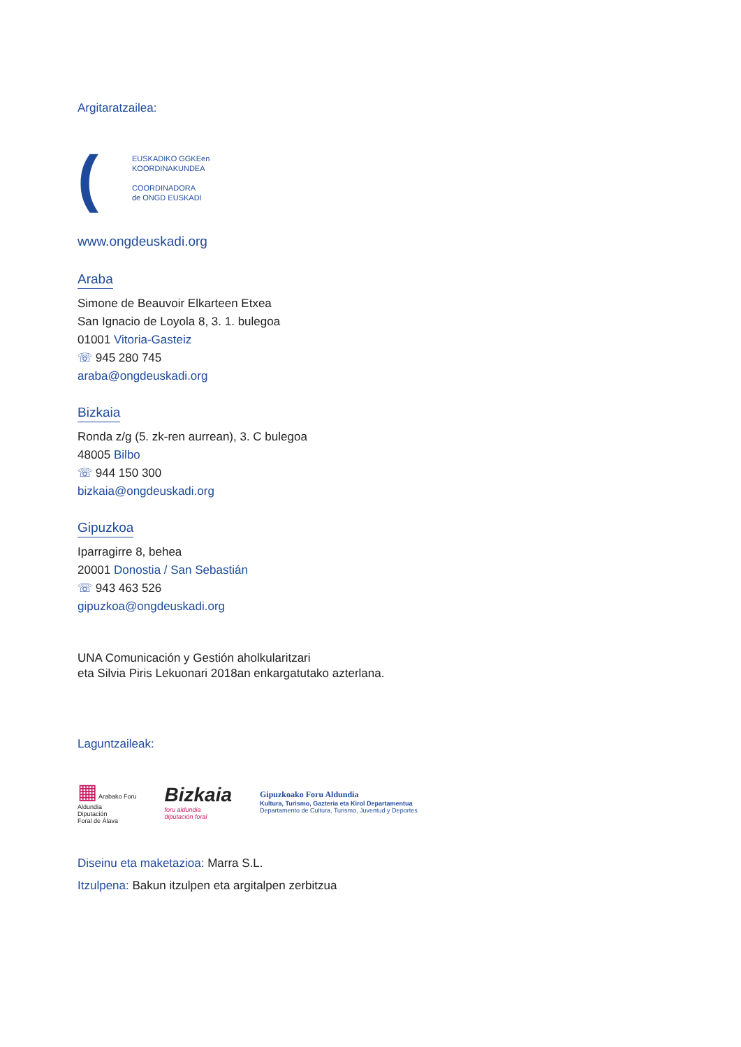Argitaratzailea:
(
EUSKADIKO GGKEen
KOORDINAKUNDEA
COORDINADORA
de ONGD EUSKADI
www.ongdeuskadi.org
Araba
Simone de Beauvoir Elkarteen Etxea
San Ignacio de Loyola 8, 3. 1. bulegoa
01001 Vitoria-Gasteiz
☏ 945 280 745
araba@ongdeuskadi.org
Bizkaia
Ronda z/g (5. zk-ren aurrean), 3. C bulegoa
48005 Bilbo
☏ 944 150 300
bizkaia@ongdeuskadi.org
Gipuzkoa
Iparragirre 8, behea
20001 Donostia / San Sebastián
☏ 943 463 526
gipuzkoa@ongdeuskadi.org
UNA Comunicación y Gestión aholkularitzari
eta Silvia Piris Lekuonari 2018an enkargatutako azterlana.
Laguntzaileak:
▦ Arabako Foru
Aldundia
Diputación
Foral de Álava
Bizkaia
foru aldundia
diputación foral
Gipuzkoako Foru Aldundia
Kultura, Turismo, Gazteria eta Kirol Departamentua
Departamento de Cultura, Turismo, Juventud y Deportes
Diseinu eta maketazioa: Marra S.L.
Itzulpena: Bakun itzulpen eta argitalpen zerbitzua